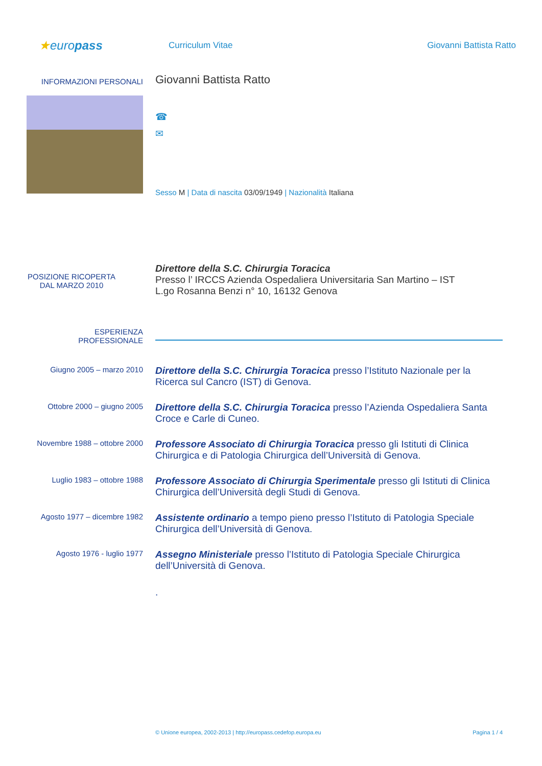★europass
Curriculum Vitae
Giovanni Battista Ratto
INFORMAZIONI PERSONALI
Giovanni Battista Ratto
☎
✉
Sesso M | Data di nascita 03/09/1949 | Nazionalità Italiana
POSIZIONE RICOPERTA
DAL MARZO 2010
Direttore della S.C. Chirurgia Toracica
Presso l’ IRCCS Azienda Ospedaliera Universitaria San Martino – IST
L.go Rosanna Benzi n° 10, 16132 Genova
ESPERIENZA
PROFESSIONALE
Giugno 2005 – marzo 2010
Direttore della S.C. Chirurgia Toracica presso l’Istituto Nazionale per la Ricerca sul Cancro (IST) di Genova.
Ottobre 2000 – giugno 2005
Direttore della S.C. Chirurgia Toracica presso l’Azienda Ospedaliera Santa Croce e Carle di Cuneo.
Novembre 1988 – ottobre 2000
Professore Associato di Chirurgia Toracica presso gli Istituti di Clinica Chirurgica e di Patologia Chirurgica dell’Università di Genova.
Luglio 1983 – ottobre 1988
Professore Associato di Chirurgia Sperimentale presso gli Istituti di Clinica Chirurgica dell’Università degli Studi di Genova.
Agosto 1977 – dicembre 1982
Assistente ordinario a tempo pieno presso l’Istituto di Patologia Speciale Chirurgica dell’Università di Genova.
Agosto 1976 - luglio 1977
Assegno Ministeriale presso l’Istituto di Patologia Speciale Chirurgica dell’Università di Genova.
.
© Unione europea, 2002-2013 | http://europass.cedefop.europa.eu Pagina 1 / 4